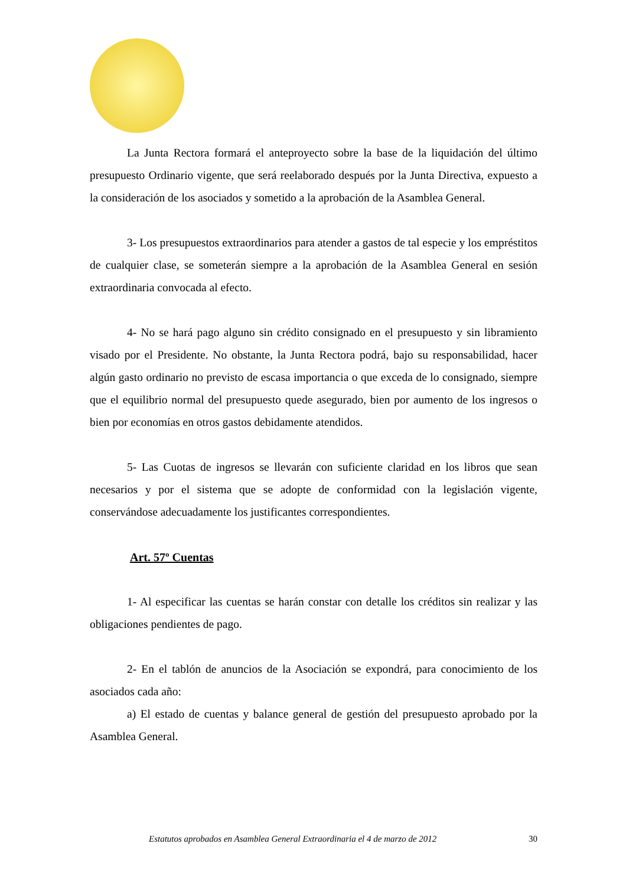La Junta Rectora formará el anteproyecto sobre la base de la liquidación del último presupuesto Ordinario vigente, que será reelaborado después por la Junta Directiva, expuesto a la consideración de los asociados y sometido a la aprobación de la Asamblea General.
3- Los presupuestos extraordinarios para atender a gastos de tal especie y los empréstitos de cualquier clase, se someterán siempre a la aprobación de la Asamblea General en sesión extraordinaria convocada al efecto.
4- No se hará pago alguno sin crédito consignado en el presupuesto y sin libramiento visado por el Presidente. No obstante, la Junta Rectora podrá, bajo su responsabilidad, hacer algún gasto ordinario no previsto de escasa importancia o que exceda de lo consignado, siempre que el equilibrio normal del presupuesto quede asegurado, bien por aumento de los ingresos o bien por economías en otros gastos debidamente atendidos.
5- Las Cuotas de ingresos se llevarán con suficiente claridad en los libros que sean necesarios y por el sistema que se adopte de conformidad con la legislación vigente, conservándose adecuadamente los justificantes correspondientes.
Art. 57º Cuentas
1- Al especificar las cuentas se harán constar con detalle los créditos sin realizar y las obligaciones pendientes de pago.
2- En el tablón de anuncios de la Asociación se expondrá, para conocimiento de los asociados cada año:
a) El estado de cuentas y balance general de gestión del presupuesto aprobado por la Asamblea General.
Estatutos aprobados en Asamblea General Extraordinaria el 4 de marzo de 2012 30